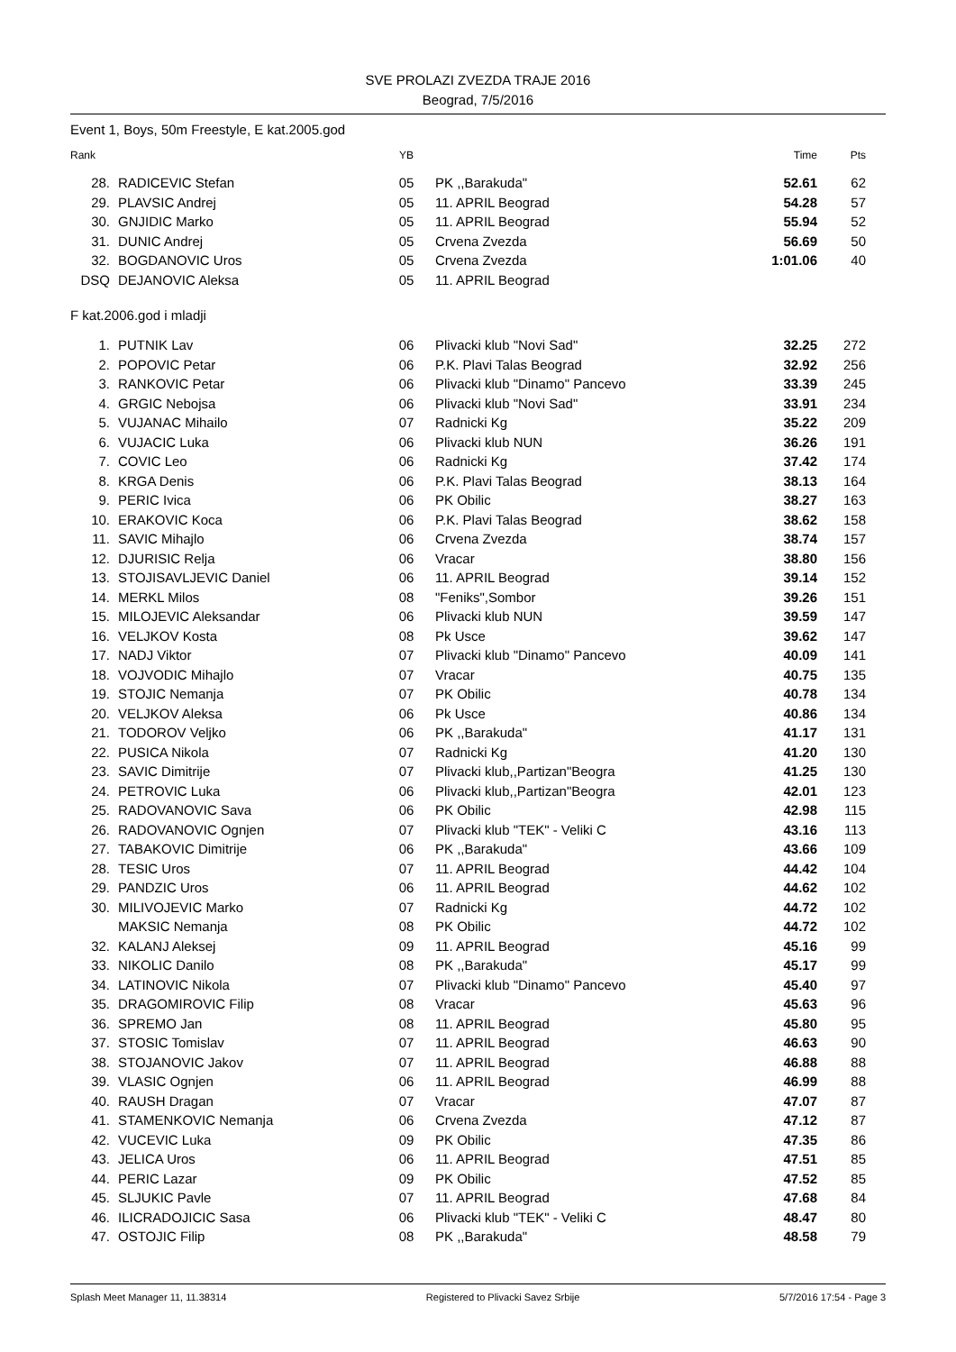SVE PROLAZI ZVEZDA TRAJE 2016
Beograd, 7/5/2016
Event 1, Boys, 50m Freestyle, E kat.2005.god
| Rank | | YB | | Time | Pts |
| --- | --- | --- | --- | --- | --- |
| 28. | RADICEVIC Stefan | 05 | PK ,,Barakuda" | 52.61 | 62 |
| 29. | PLAVSIC Andrej | 05 | 11. APRIL Beograd | 54.28 | 57 |
| 30. | GNJIDIC Marko | 05 | 11. APRIL Beograd | 55.94 | 52 |
| 31. | DUNIC Andrej | 05 | Crvena Zvezda | 56.69 | 50 |
| 32. | BOGDANOVIC Uros | 05 | Crvena Zvezda | 1:01.06 | 40 |
| DSQ | DEJANOVIC Aleksa | 05 | 11. APRIL Beograd | | |
F kat.2006.god i mladji
| 1. | PUTNIK Lav | 06 | Plivacki klub "Novi Sad" | 32.25 | 272 |
| 2. | POPOVIC Petar | 06 | P.K. Plavi Talas Beograd | 32.92 | 256 |
| 3. | RANKOVIC Petar | 06 | Plivacki klub "Dinamo" Pancevo | 33.39 | 245 |
| 4. | GRGIC Nebojsa | 06 | Plivacki klub "Novi Sad" | 33.91 | 234 |
| 5. | VUJANAC Mihailo | 07 | Radnicki Kg | 35.22 | 209 |
| 6. | VUJACIC Luka | 06 | Plivacki klub NUN | 36.26 | 191 |
| 7. | COVIC Leo | 06 | Radnicki Kg | 37.42 | 174 |
| 8. | KRGA Denis | 06 | P.K. Plavi Talas Beograd | 38.13 | 164 |
| 9. | PERIC Ivica | 06 | PK Obilic | 38.27 | 163 |
| 10. | ERAKOVIC Koca | 06 | P.K. Plavi Talas Beograd | 38.62 | 158 |
| 11. | SAVIC Mihajlo | 06 | Crvena Zvezda | 38.74 | 157 |
| 12. | DJURISIC Relja | 06 | Vracar | 38.80 | 156 |
| 13. | STOJISAVLJEVIC Daniel | 06 | 11. APRIL Beograd | 39.14 | 152 |
| 14. | MERKL Milos | 08 | "Feniks",Sombor | 39.26 | 151 |
| 15. | MILOJEVIC Aleksandar | 06 | Plivacki klub NUN | 39.59 | 147 |
| 16. | VELJKOV Kosta | 08 | Pk Usce | 39.62 | 147 |
| 17. | NADJ Viktor | 07 | Plivacki klub "Dinamo" Pancevo | 40.09 | 141 |
| 18. | VOJVODIC Mihajlo | 07 | Vracar | 40.75 | 135 |
| 19. | STOJIC Nemanja | 07 | PK Obilic | 40.78 | 134 |
| 20. | VELJKOV Aleksa | 06 | Pk Usce | 40.86 | 134 |
| 21. | TODOROV Veljko | 06 | PK ,,Barakuda" | 41.17 | 131 |
| 22. | PUSICA Nikola | 07 | Radnicki Kg | 41.20 | 130 |
| 23. | SAVIC Dimitrije | 07 | Plivacki klub,,Partizan"Beogra | 41.25 | 130 |
| 24. | PETROVIC Luka | 06 | Plivacki klub,,Partizan"Beogra | 42.01 | 123 |
| 25. | RADOVANOVIC Sava | 06 | PK Obilic | 42.98 | 115 |
| 26. | RADOVANOVIC Ognjen | 07 | Plivacki klub "TEK" - Veliki C | 43.16 | 113 |
| 27. | TABAKOVIC Dimitrije | 06 | PK ,,Barakuda" | 43.66 | 109 |
| 28. | TESIC Uros | 07 | 11. APRIL Beograd | 44.42 | 104 |
| 29. | PANDZIC Uros | 06 | 11. APRIL Beograd | 44.62 | 102 |
| 30. | MILIVOJEVIC Marko | 07 | Radnicki Kg | 44.72 | 102 |
| | MAKSIC Nemanja | 08 | PK Obilic | 44.72 | 102 |
| 32. | KALANJ Aleksej | 09 | 11. APRIL Beograd | 45.16 | 99 |
| 33. | NIKOLIC Danilo | 08 | PK ,,Barakuda" | 45.17 | 99 |
| 34. | LATINOVIC Nikola | 07 | Plivacki klub "Dinamo" Pancevo | 45.40 | 97 |
| 35. | DRAGOMIROVIC Filip | 08 | Vracar | 45.63 | 96 |
| 36. | SPREMO Jan | 08 | 11. APRIL Beograd | 45.80 | 95 |
| 37. | STOSIC Tomislav | 07 | 11. APRIL Beograd | 46.63 | 90 |
| 38. | STOJANOVIC Jakov | 07 | 11. APRIL Beograd | 46.88 | 88 |
| 39. | VLASIC Ognjen | 06 | 11. APRIL Beograd | 46.99 | 88 |
| 40. | RAUSH Dragan | 07 | Vracar | 47.07 | 87 |
| 41. | STAMENKOVIC Nemanja | 06 | Crvena Zvezda | 47.12 | 87 |
| 42. | VUCEVIC Luka | 09 | PK Obilic | 47.35 | 86 |
| 43. | JELICA Uros | 06 | 11. APRIL Beograd | 47.51 | 85 |
| 44. | PERIC Lazar | 09 | PK Obilic | 47.52 | 85 |
| 45. | SLJUKIC Pavle | 07 | 11. APRIL Beograd | 47.68 | 84 |
| 46. | ILICRADOJICIC Sasa | 06 | Plivacki klub "TEK" - Veliki C | 48.47 | 80 |
| 47. | OSTOJIC Filip | 08 | PK ,,Barakuda" | 48.58 | 79 |
Splash Meet Manager 11, 11.38314 Registered to Plivacki Savez Srbije 5/7/2016 17:54 - Page 3